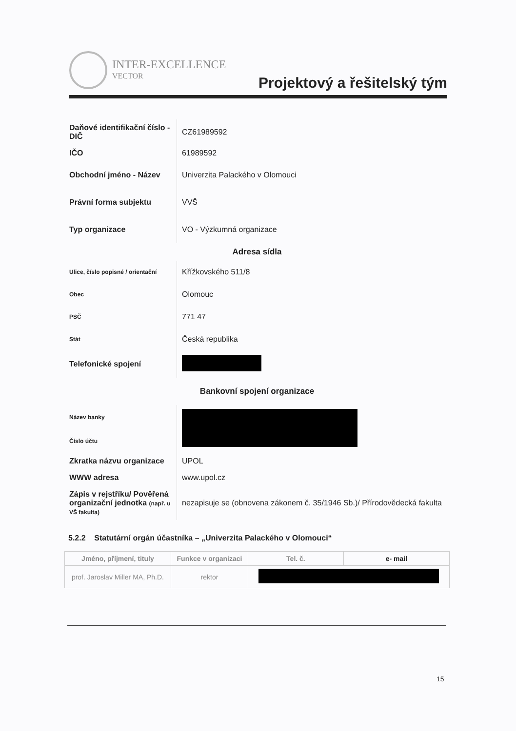INTER-EXCELLENCE
VECTOR
Projektový a řešitelský tým
| Daňové identifikační číslo - DIČ | CZ61989592 |
| IČO | 61989592 |
| Obchodní jméno - Název | Univerzita Palackého v Olomouci |
| Právní forma subjektu | VVŠ |
| Typ organizace | VO - Výzkumná organizace |
| Adresa sídla | |
| Ulice, číslo popisné / orientační | Křížkovského 511/8 |
| Obec | Olomouc |
| PSČ | 771 47 |
| Stát | Česká republika |
| Telefonické spojení | |
| Bankovní spojení organizace | |
| Název banky | |
| Číslo účtu | |
| Zkratka názvu organizace | UPOL |
| WWW adresa | www.upol.cz |
| Zápis v rejstříku/ Pověřená organizační jednotka (např. u VŠ fakulta) | nezapisuje se (obnovena zákonem č. 35/1946 Sb.)/ Přírodovědecká fakulta |
5.2.2 Statutární orgán účastníka – „Univerzita Palackého v Olomouci“
| Jméno, příjmení, tituly | Funkce v organizaci | Tel. č. | e- mail |
| --- | --- | --- | --- |
| prof. Jaroslav Miller MA, Ph.D. | rektor | | |
15